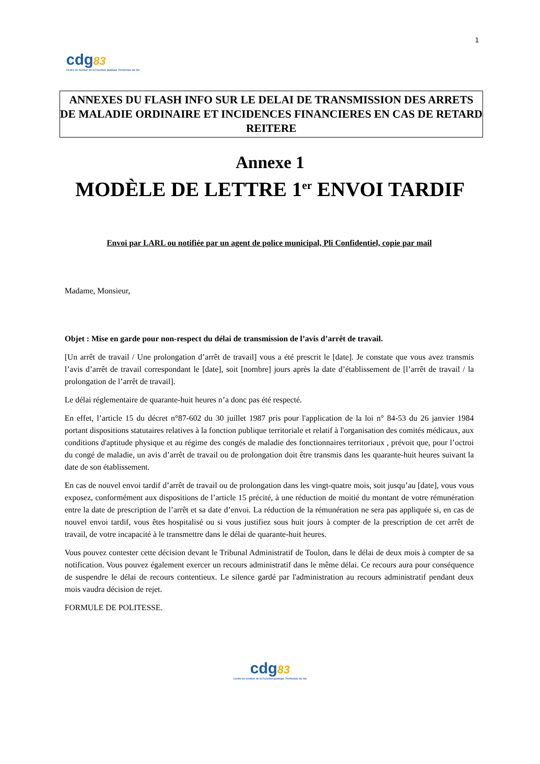1
cdg83
Centre de Gestion de la Fonction publique Territoriale du Var
ANNEXES DU FLASH INFO SUR LE DELAI DE TRANSMISSION DES ARRETS DE MALADIE ORDINAIRE ET INCIDENCES FINANCIERES EN CAS DE RETARD REITERE
Annexe 1
MODÈLE DE LETTRE 1<sup>er</sup> ENVOI TARDIF
Envoi par LARL ou notifiée par un agent de police municipal, Pli Confidentiel, copie par mail
Madame, Monsieur,
Objet : Mise en garde pour non-respect du délai de transmission de l’avis d’arrêt de travail.
[Un arrêt de travail / Une prolongation d’arrêt de travail] vous a été prescrit le [date]. Je constate que vous avez transmis l’avis d’arrêt de travail correspondant le [date], soit [nombre] jours après la date d’établissement de [l’arrêt de travail / la prolongation de l’arrêt de travail].
Le délai réglementaire de quarante-huit heures n’a donc pas été respecté.
En effet, l’article 15 du décret n°87-602 du 30 juillet 1987 pris pour l'application de la loi n° 84-53 du 26 janvier 1984 portant dispositions statutaires relatives à la fonction publique territoriale et relatif à l'organisation des comités médicaux, aux conditions d'aptitude physique et au régime des congés de maladie des fonctionnaires territoriaux , prévoit que, pour l’octroi du congé de maladie, un avis d’arrêt de travail ou de prolongation doit être transmis dans les quarante-huit heures suivant la date de son établissement.
En cas de nouvel envoi tardif d’arrêt de travail ou de prolongation dans les vingt-quatre mois, soit jusqu’au [date], vous vous exposez, conformément aux dispositions de l’article 15 précité, à une réduction de moitié du montant de votre rémunération entre la date de prescription de l’arrêt et sa date d’envoi. La réduction de la rémunération ne sera pas appliquée si, en cas de nouvel envoi tardif, vous êtes hospitalisé ou si vous justifiez sous huit jours à compter de la prescription de cet arrêt de travail, de votre incapacité à le transmettre dans le délai de quarante-huit heures.
Vous pouvez contester cette décision devant le Tribunal Administratif de Toulon, dans le délai de deux mois à compter de sa notification. Vous pouvez également exercer un recours administratif dans le même délai. Ce recours aura pour conséquence de suspendre le délai de recours contentieux. Le silence gardé par l'administration au recours administratif pendant deux mois vaudra décision de rejet.
FORMULE DE POLITESSE.
cdg83
Centre de Gestion de la Fonction publique Territoriale du Var